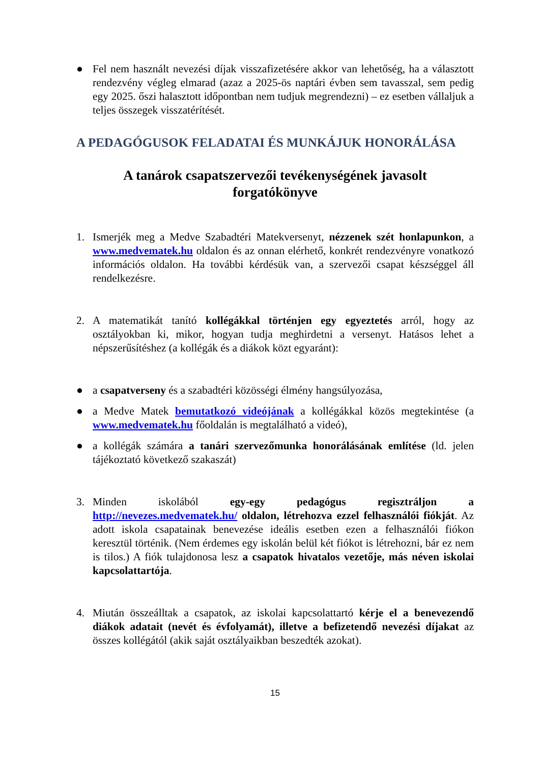● Fel nem használt nevezési díjak visszafizetésére akkor van lehetőség, ha a választott rendezvény végleg elmarad (azaz a 2025-ös naptári évben sem tavasszal, sem pedig egy 2025. őszi halasztott időpontban nem tudjuk megrendezni) – ez esetben vállaljuk a teljes összegek visszatérítését.
A PEDAGÓGUSOK FELADATAI ÉS MUNKÁJUK HONORÁLÁSA
A tanárok csapatszervezői tevékenységének javasolt
forgatókönyve
1. Ismerjék meg a Medve Szabadtéri Matekversenyt, nézzenek szét honlapunkon, a www.medvematek.hu oldalon és az onnan elérhető, konkrét rendezvényre vonatkozó információs oldalon. Ha további kérdésük van, a szervezői csapat készséggel áll rendelkezésre.
2. A matematikát tanító kollégákkal történjen egy egyeztetés arról, hogy az osztályokban ki, mikor, hogyan tudja meghirdetni a versenyt. Hatásos lehet a népszerűsítéshez (a kollégák és a diákok közt egyaránt):
● a csapatverseny és a szabadtéri közösségi élmény hangsúlyozása,
● a Medve Matek bemutatkozó videójának a kollégákkal közös megtekintése (a www.medvematek.hu főoldalán is megtalálható a videó),
● a kollégák számára a tanári szervezőmunka honorálásának említése (ld. jelen tájékoztató következő szakaszát)
3. Minden iskolából egy-egy pedagógus regisztráljon a http://nevezes.medvematek.hu/ oldalon, létrehozva ezzel felhasználói fiókját. Az adott iskola csapatainak benevezése ideális esetben ezen a felhasználói fiókon keresztül történik. (Nem érdemes egy iskolán belül két fiókot is létrehozni, bár ez nem is tilos.) A fiók tulajdonosa lesz a csapatok hivatalos vezetője, más néven iskolai kapcsolattartója.
4. Miután összeálltak a csapatok, az iskolai kapcsolattartó kérje el a benevezendő diákok adatait (nevét és évfolyamát), illetve a befizetendő nevezési díjakat az összes kollégától (akik saját osztályaikban beszedték azokat).
15